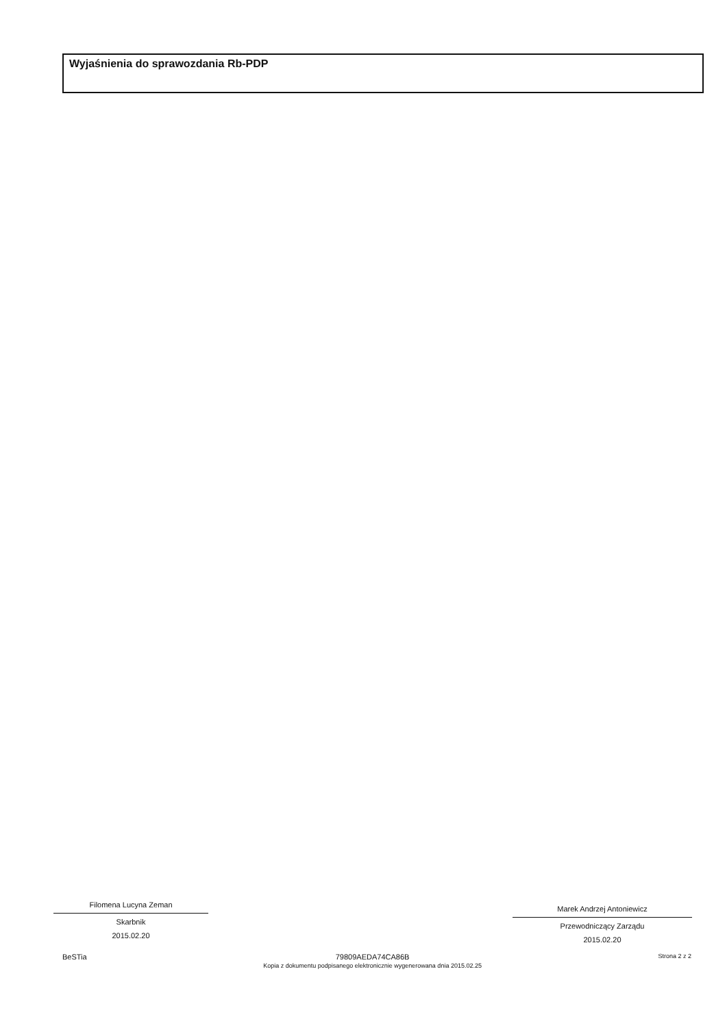Wyjaśnienia do sprawozdania Rb-PDP
Filomena Lucyna Zeman
Skarbnik
2015.02.20
Marek Andrzej Antoniewicz
Przewodniczący Zarządu
2015.02.20
BeSTia 79809AEDA74CA86B
Kopia z dokumentu podpisanego elektronicznie wygenerowana dnia 2015.02.25
Strona 2 z 2